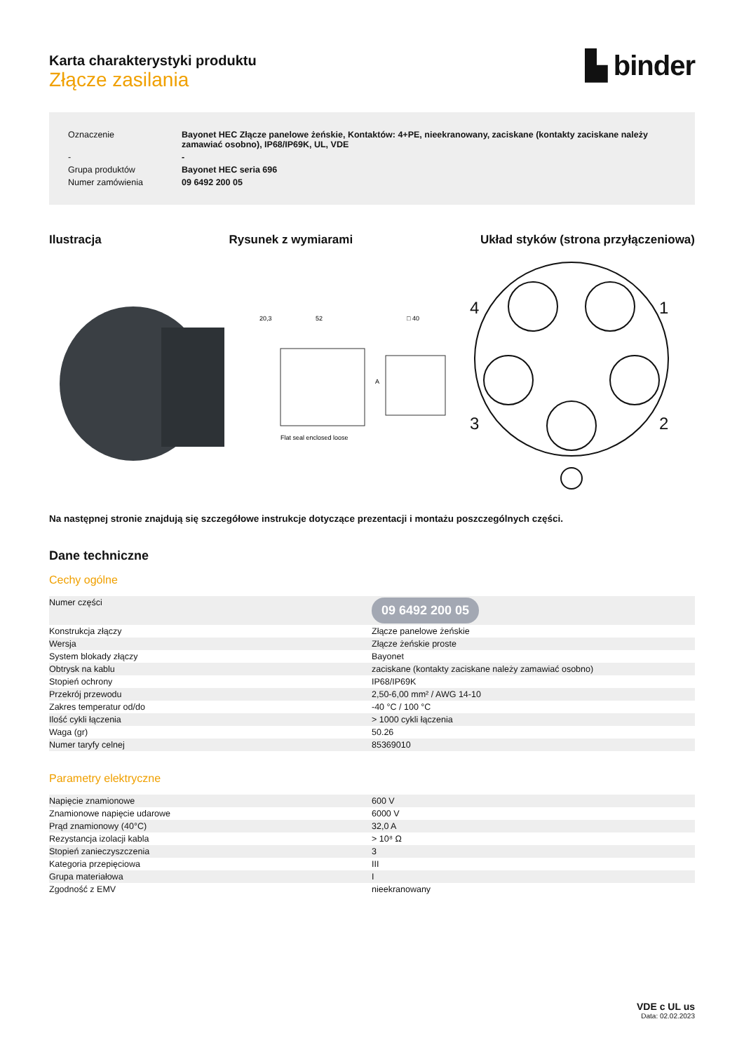Karta charakterystyki produktu
Złącze zasilania
▙ binder
| Oznaczenie | Bayonet HEC Złącze panelowe żeńskie, Kontaktów: 4+PE, nieekranowany, zaciskane (kontakty zaciskane należy zamawiać osobno), IP68/IP69K, UL, VDE |
| - | - |
| Grupa produktów | Bayonet HEC seria 696 |
| Numer zamówienia | 09 6492 200 05 |
Ilustracja Rysunek z wymiarami Układ styków (strona przyłączeniowa)
20,3
52
Flat seal enclosed loose
□ 40
A
4
1
3
2
Na następnej stronie znajdują się szczegółowe instrukcje dotyczące prezentacji i montażu poszczególnych części.
Dane techniczne
Cechy ogólne
| Numer części | 09 6492 200 05 |
| Konstrukcja złączy | Złącze panelowe żeńskie |
| Wersja | Złącze żeńskie proste |
| System blokady złączy | Bayonet |
| Obtrysk na kablu | zaciskane (kontakty zaciskane należy zamawiać osobno) |
| Stopień ochrony | IP68/IP69K |
| Przekrój przewodu | 2,50-6,00 mm² / AWG 14-10 |
| Zakres temperatur od/do | -40 °C / 100 °C |
| Ilość cykli łączenia | > 1000 cykli łączenia |
| Waga (gr) | 50.26 |
| Numer taryfy celnej | 85369010 |
Parametry elektryczne
| Napięcie znamionowe | 600 V |
| Znamionowe napięcie udarowe | 6000 V |
| Prąd znamionowy (40°C) | 32,0 A |
| Rezystancja izolacji kabla | > 10⁸ Ω |
| Stopień zanieczyszczenia | 3 |
| Kategoria przepięciowa | III |
| Grupa materiałowa | I |
| Zgodność z EMV | nieekranowany |
VDE c UL us
Data: 02.02.2023